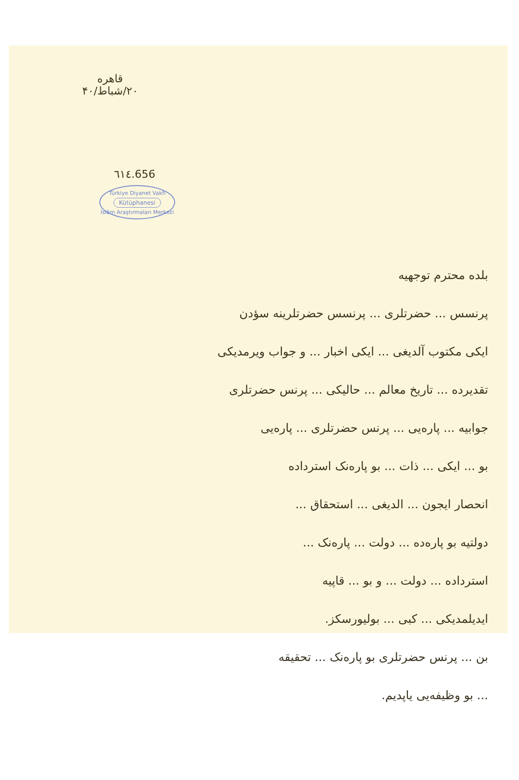قاهره
۲۰/شباط/۴۰
٦١٤.656
Türkiye Diyanet Vakfı
Kütüphanesi
İslâm Araştırmaları Merkezi
بلده محترم توجهیه
پرنسس ... حضرتلری ... پرنسس حضرتلرینه سؤدن
ایکی مکتوب آلدیغی ... ایکی اخبار ... و جواب ویرمدیکی
تقدیرده ... تاریخ معالم ... حالیکی ... پرنس حضرتلری
جوابیه ... پاره‌یی ... پرنس حضرتلری ... پاره‌یی
بو ... ایکی ... ذات ... بو پاره‌نک استرداده
انحصار ایجون ... الدیغی ... استحقاق ...
دولتیه بو پاره‌ده ... دولت ... پاره‌نک ...
استرداده ... دولت ... و بو ... قاپیه
ایدیلمدیکی ... کبی ... بولیورسکز.
بن ... پرنس حضرتلری بو پاره‌نک ... تحقیقه
... بو وظیفه‌یی یاپدیم.